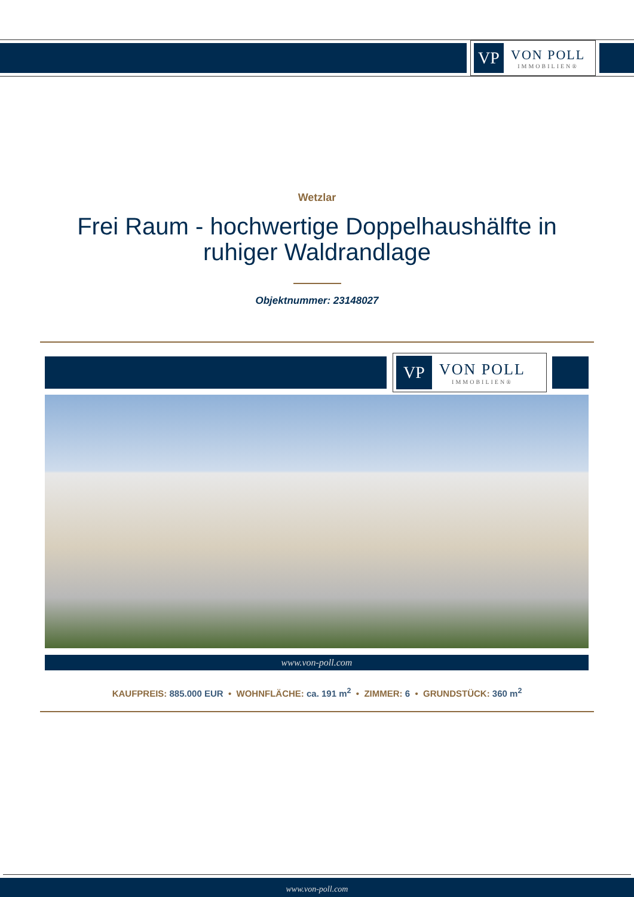VP
VON POLL
IMMOBILIEN®
Wetzlar
Frei Raum - hochwertige Doppelhaushälfte in ruhiger Waldrandlage
Objektnummer: 23148027
VP
VON POLL
IMMOBILIEN®
www.von-poll.com
KAUFPREIS: 885.000 EUR • WOHNFLÄCHE: ca. 191 m<sup>2</sup> • ZIMMER: 6 • GRUNDSTÜCK: 360 m<sup>2</sup>
www.von-poll.com